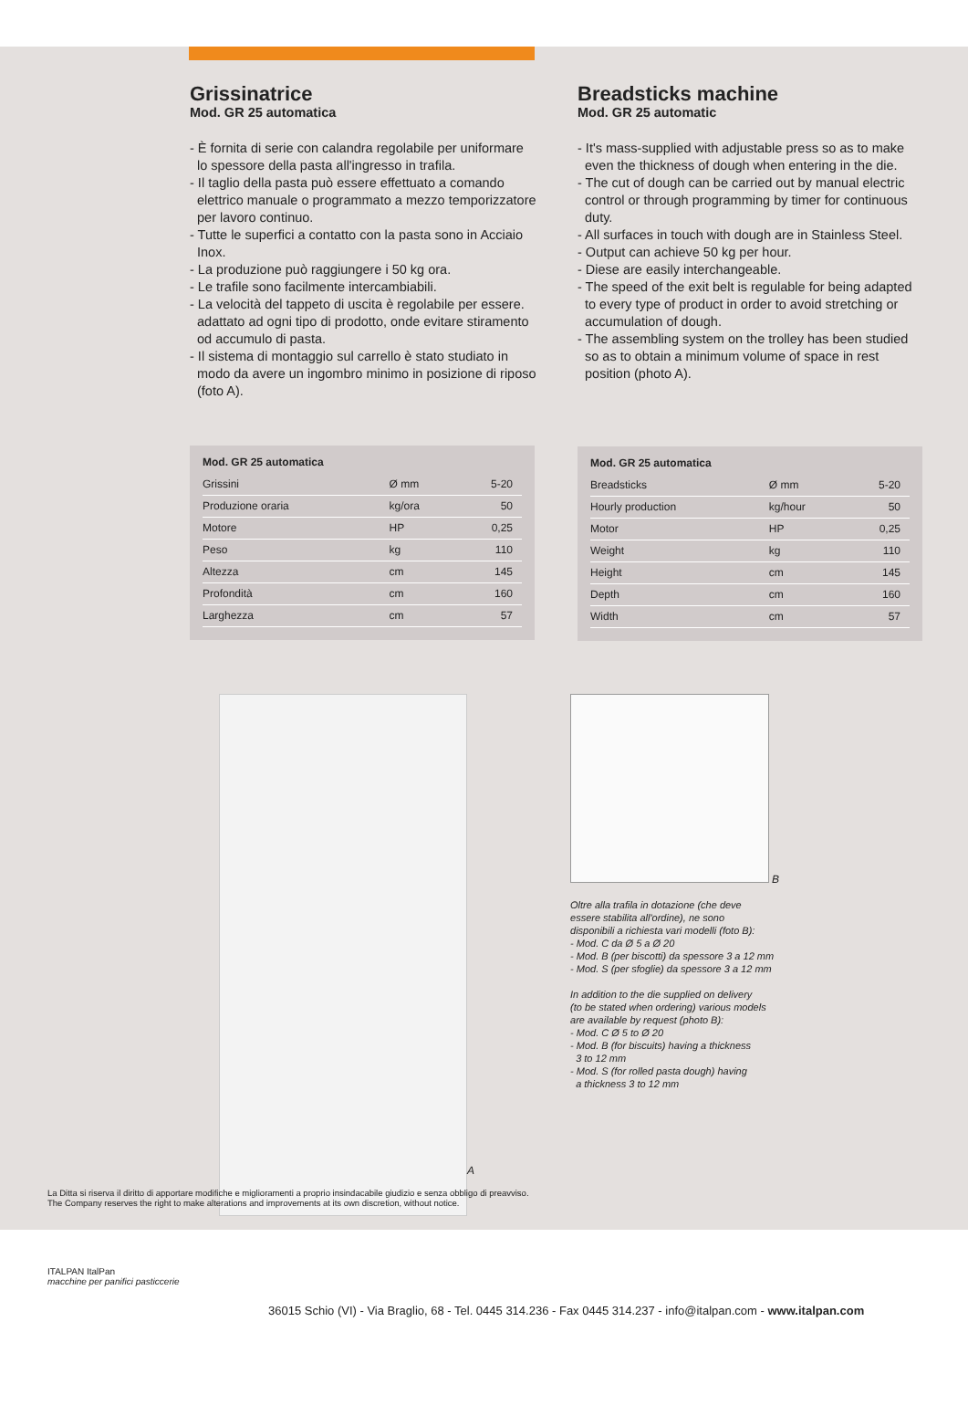Grissinatrice
Mod. GR 25 automatica
- È fornita di serie con calandra regolabile per uniformare lo spessore della pasta all'ingresso in trafila.
- Il taglio della pasta può essere effettuato a comando elettrico manuale o programmato a mezzo temporizzatore per lavoro continuo.
- Tutte le superfici a contatto con la pasta sono in Acciaio Inox.
- La produzione può raggiungere i 50 kg ora.
- Le trafile sono facilmente intercambiabili.
- La velocità del tappeto di uscita è regolabile per essere. adattato ad ogni tipo di prodotto, onde evitare stiramento od accumulo di pasta.
- Il sistema di montaggio sul carrello è stato studiato in modo da avere un ingombro minimo in posizione di riposo (foto A).
| Mod. GR 25 automatica | | |
| --- | --- | --- |
| Grissini | Ø mm | 5-20 |
| Produzione oraria | kg/ora | 50 |
| Motore | HP | 0,25 |
| Peso | kg | 110 |
| Altezza | cm | 145 |
| Profondità | cm | 160 |
| Larghezza | cm | 57 |
Breadsticks machine
Mod. GR 25 automatic
- It's mass-supplied with adjustable press so as to make even the thickness of dough when entering in the die.
- The cut of dough can be carried out by manual electric control or through programming by timer for continuous duty.
- All surfaces in touch with dough are in Stainless Steel.
- Output can achieve 50 kg per hour.
- Diese are easily interchangeable.
- The speed of the exit belt is regulable for being adapted to every type of product in order to avoid stretching or accumulation of dough.
- The assembling system on the trolley has been studied so as to obtain a minimum volume of space in rest position (photo A).
| Mod. GR 25 automatica | | |
| --- | --- | --- |
| Breadsticks | Ø mm | 5-20 |
| Hourly production | kg/hour | 50 |
| Motor | HP | 0,25 |
| Weight | kg | 110 |
| Height | cm | 145 |
| Depth | cm | 160 |
| Width | cm | 57 |
A
B
Oltre alla trafila in dotazione (che deve
essere stabilita all'ordine), ne sono
disponibili a richiesta vari modelli (foto B):
- Mod. C da Ø 5 a Ø 20
- Mod. B (per biscotti) da spessore 3 a 12 mm
- Mod. S (per sfoglie) da spessore 3 a 12 mm
In addition to the die supplied on delivery
(to be stated when ordering) various models
are available by request (photo B):
- Mod. C Ø 5 to Ø 20
- Mod. B (for biscuits) having a thickness
3 to 12 mm
- Mod. S (for rolled pasta dough) having
a thickness 3 to 12 mm
La Ditta si riserva il diritto di apportare modifiche e miglioramenti a proprio insindacabile giudizio e senza obbligo di preavviso.
The Company reserves the right to make alterations and improvements at its own discretion, without notice.
ITALPAN ItalPan
macchine per panifici pasticcerie
36015 Schio (VI) - Via Braglio, 68 - Tel. 0445 314.236 - Fax 0445 314.237 - info@italpan.com - www.italpan.com